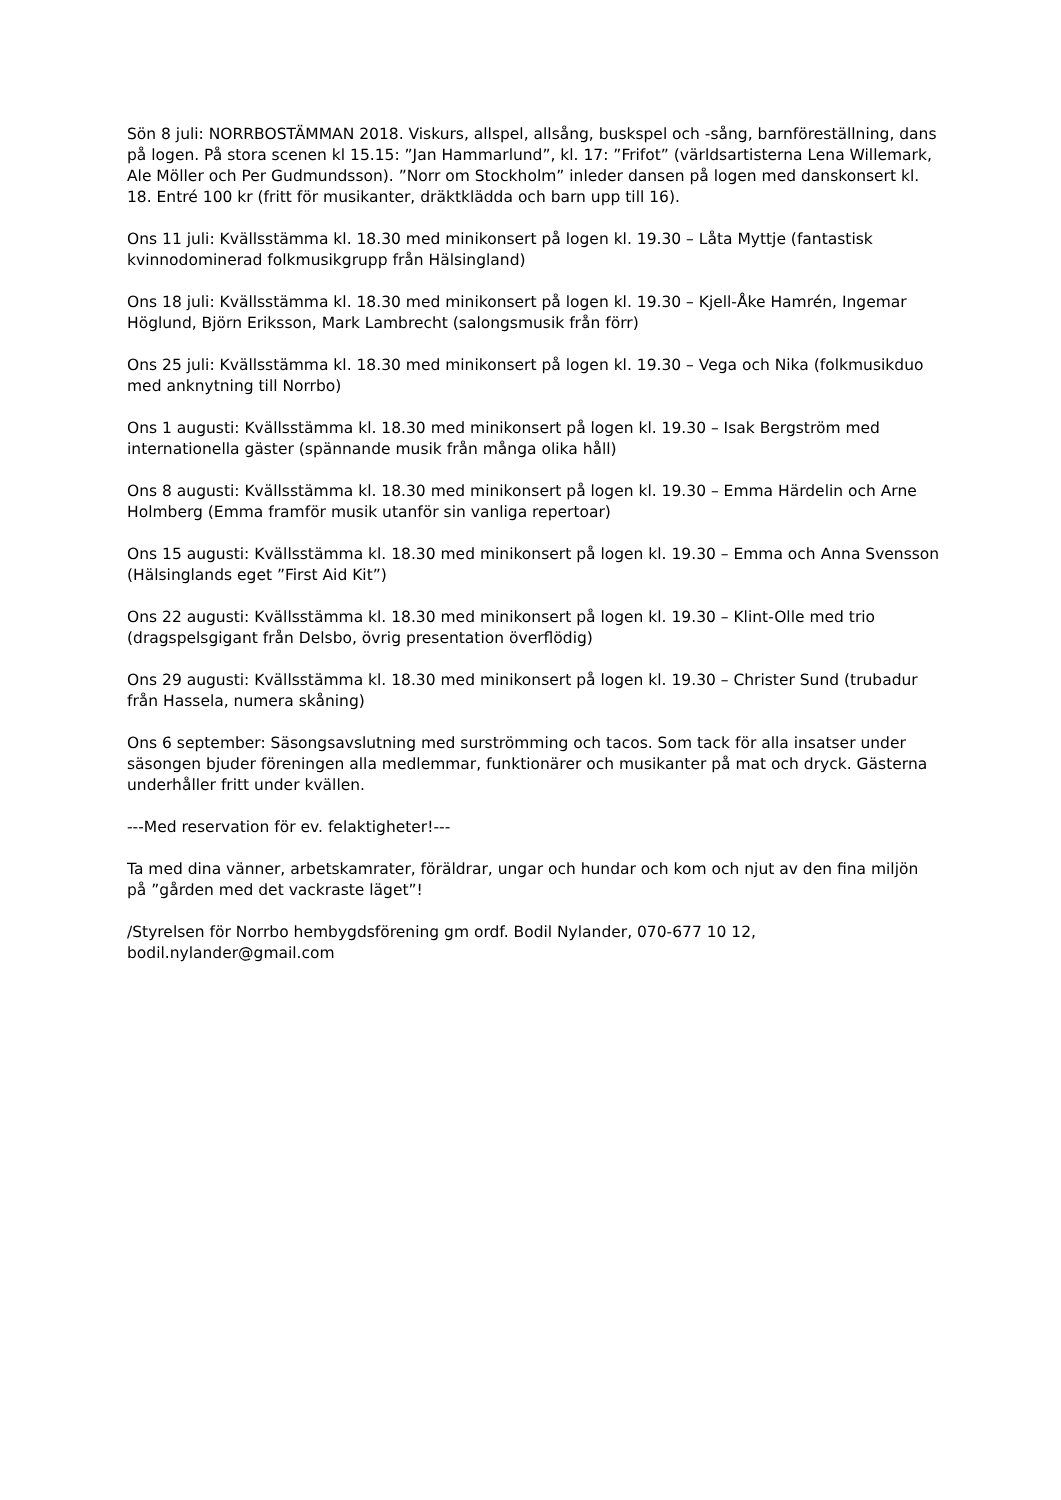Sön 8 juli: NORRBOSTÄMMAN 2018. Viskurs, allspel, allsång, buskspel och -sång, barnföreställning, dans på logen. På stora scenen kl 15.15: ”Jan Hammarlund”, kl. 17: ”Frifot” (världsartisterna Lena Willemark, Ale Möller och Per Gudmundsson). ”Norr om Stockholm” inleder dansen på logen med danskonsert kl. 18. Entré 100 kr (fritt för musikanter, dräktklädda och barn upp till 16).
Ons 11 juli: Kvällsstämma kl. 18.30 med minikonsert på logen kl. 19.30 – Låta Myttje (fantastisk kvinnodominerad folkmusikgrupp från Hälsingland)
Ons 18 juli: Kvällsstämma kl. 18.30 med minikonsert på logen kl. 19.30 – Kjell-Åke Hamrén, Ingemar Höglund, Björn Eriksson, Mark Lambrecht (salongsmusik från förr)
Ons 25 juli: Kvällsstämma kl. 18.30 med minikonsert på logen kl. 19.30 – Vega och Nika (folkmusikduo med anknytning till Norrbo)
Ons 1 augusti: Kvällsstämma kl. 18.30 med minikonsert på logen kl. 19.30 – Isak Bergström med internationella gäster (spännande musik från många olika håll)
Ons 8 augusti: Kvällsstämma kl. 18.30 med minikonsert på logen kl. 19.30 – Emma Härdelin och Arne Holmberg (Emma framför musik utanför sin vanliga repertoar)
Ons 15 augusti: Kvällsstämma kl. 18.30 med minikonsert på logen kl. 19.30 – Emma och Anna Svensson (Hälsinglands eget ”First Aid Kit”)
Ons 22 augusti: Kvällsstämma kl. 18.30 med minikonsert på logen kl. 19.30 – Klint-Olle med trio (dragspelsgigant från Delsbo, övrig presentation överflödig)
Ons 29 augusti: Kvällsstämma kl. 18.30 med minikonsert på logen kl. 19.30 – Christer Sund (trubadur från Hassela, numera skåning)
Ons 6 september: Säsongsavslutning med surströmming och tacos. Som tack för alla insatser under säsongen bjuder föreningen alla medlemmar, funktionärer och musikanter på mat och dryck. Gästerna underhåller fritt under kvällen.
---Med reservation för ev. felaktigheter!---
Ta med dina vänner, arbetskamrater, föräldrar, ungar och hundar och kom och njut av den fina miljön på ”gården med det vackraste läget”!
/Styrelsen för Norrbo hembygdsförening gm ordf. Bodil Nylander, 070-677 10 12, bodil.nylander@gmail.com